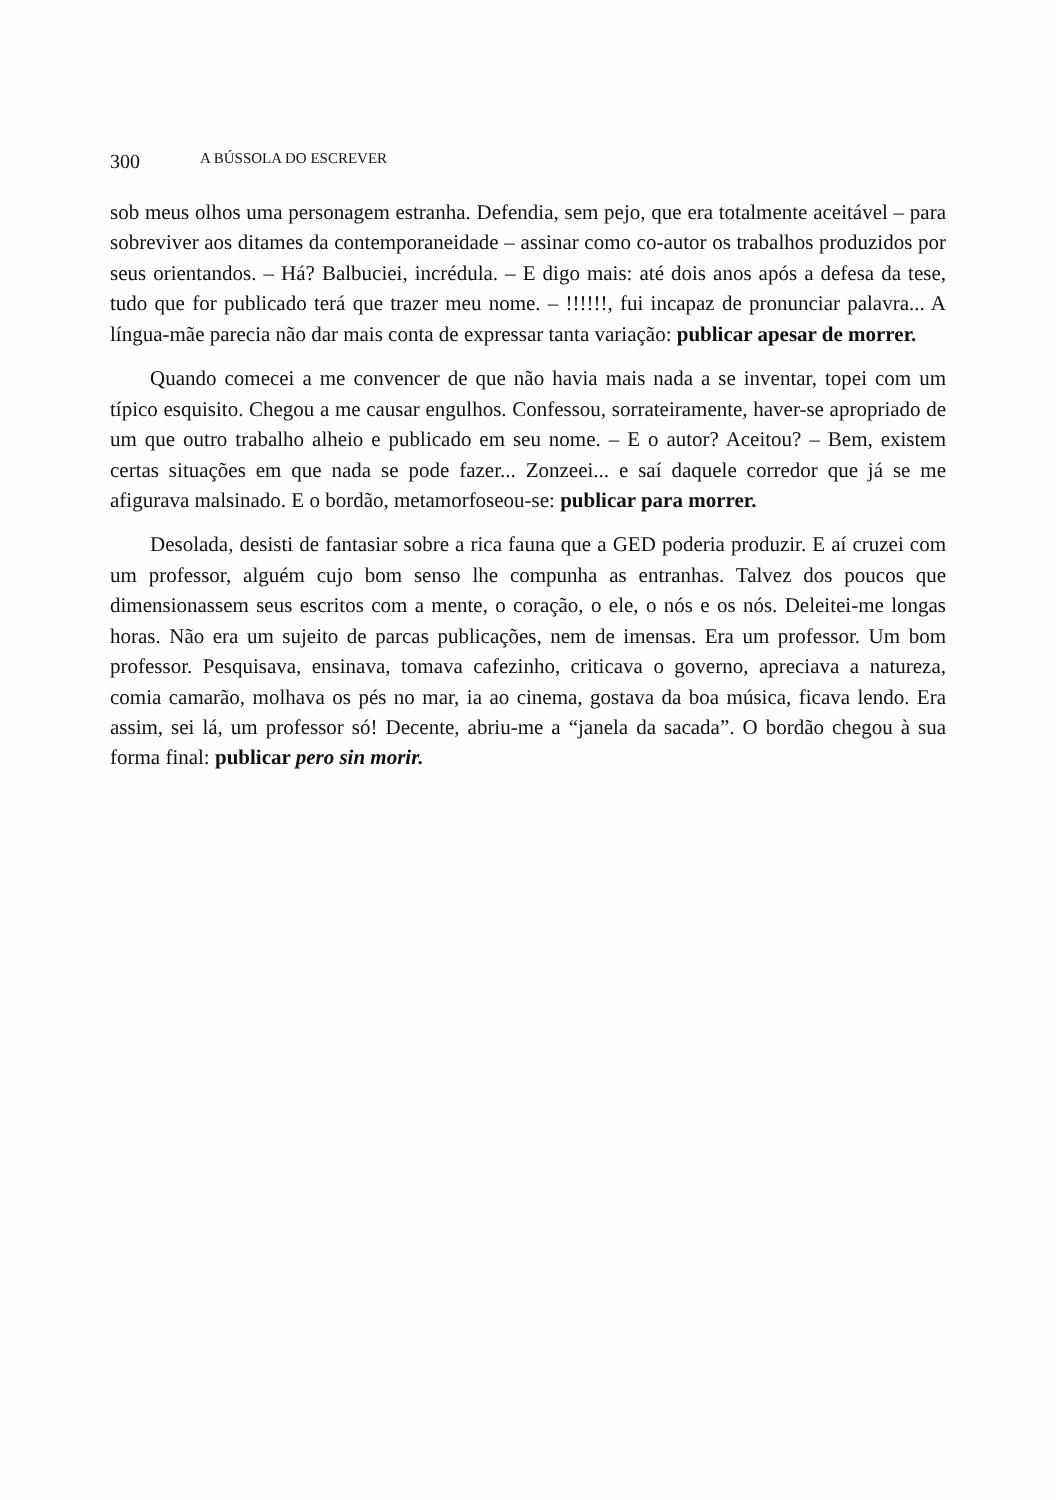300 A BÚSSOLA DO ESCREVER
sob meus olhos uma personagem estranha. Defendia, sem pejo, que era totalmente aceitável – para sobreviver aos ditames da contemporaneidade – assinar como co-autor os trabalhos produzidos por seus orientandos. – Há? Balbuciei, incrédula. – E digo mais: até dois anos após a defesa da tese, tudo que for publicado terá que trazer meu nome. – !!!!!!, fui incapaz de pronunciar palavra... A língua-mãe parecia não dar mais conta de expressar tanta variação: publicar apesar de morrer.
Quando comecei a me convencer de que não havia mais nada a se inventar, topei com um típico esquisito. Chegou a me causar engulhos. Confessou, sorrateiramente, haver-se apropriado de um que outro trabalho alheio e publicado em seu nome. – E o autor? Aceitou? – Bem, existem certas situações em que nada se pode fazer... Zonzeei... e saí daquele corredor que já se me afigurava malsinado. E o bordão, metamorfoseou-se: publicar para morrer.
Desolada, desisti de fantasiar sobre a rica fauna que a GED poderia produzir. E aí cruzei com um professor, alguém cujo bom senso lhe compunha as entranhas. Talvez dos poucos que dimensionassem seus escritos com a mente, o coração, o ele, o nós e os nós. Deleitei-me longas horas. Não era um sujeito de parcas publicações, nem de imensas. Era um professor. Um bom professor. Pesquisava, ensinava, tomava cafezinho, criticava o governo, apreciava a natureza, comia camarão, molhava os pés no mar, ia ao cinema, gostava da boa música, ficava lendo. Era assim, sei lá, um professor só! Decente, abriu-me a “janela da sacada”. O bordão chegou à sua forma final: publicar pero sin morir.